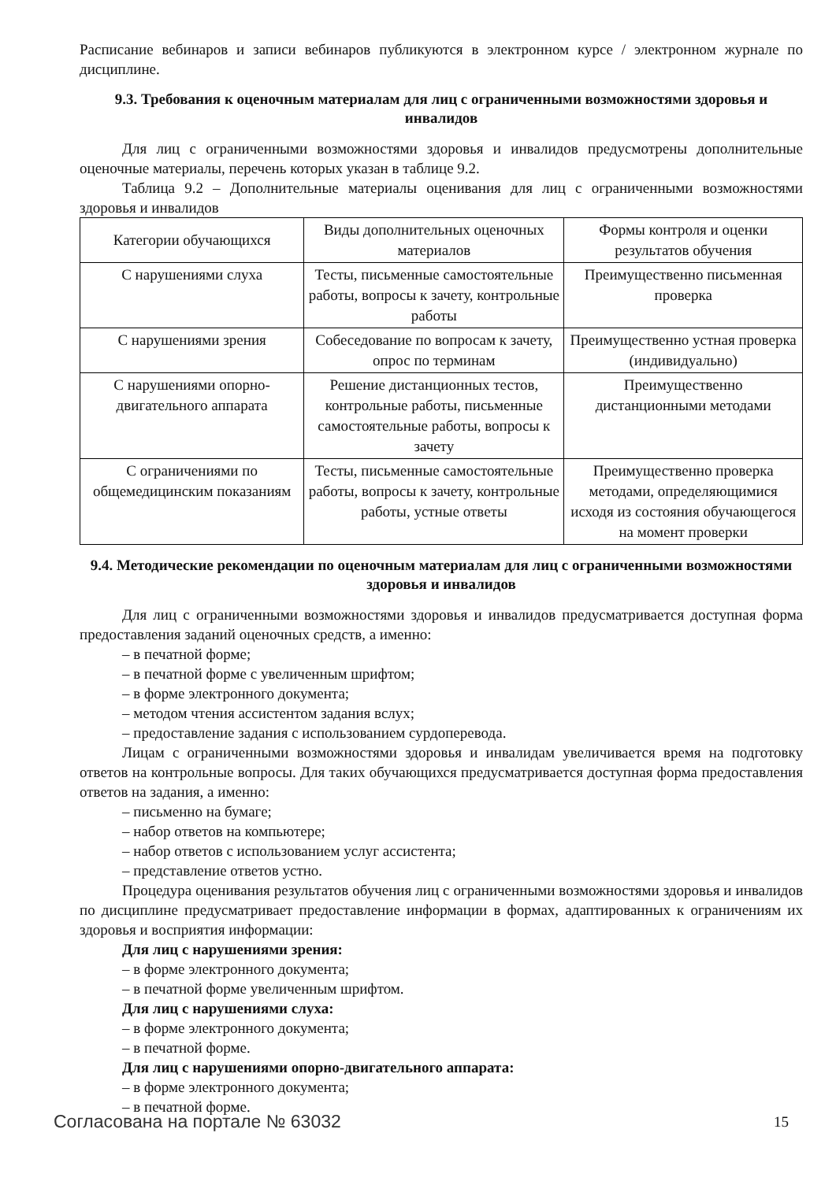Расписание вебинаров и записи вебинаров публикуются в электронном курсе / электронном журнале по дисциплине.
9.3. Требования к оценочным материалам для лиц с ограниченными возможностями здоровья и инвалидов
Для лиц с ограниченными возможностями здоровья и инвалидов предусмотрены дополнительные оценочные материалы, перечень которых указан в таблице 9.2.
Таблица 9.2 – Дополнительные материалы оценивания для лиц с ограниченными возможностями здоровья и инвалидов
| Категории обучающихся | Виды дополнительных оценочных материалов | Формы контроля и оценки результатов обучения |
| С нарушениями слуха | Тесты, письменные самостоятельные работы, вопросы к зачету, контрольные работы | Преимущественно письменная проверка |
| С нарушениями зрения | Собеседование по вопросам к зачету, опрос по терминам | Преимущественно устная проверка (индивидуально) |
| С нарушениями опорно-двигательного аппарата | Решение дистанционных тестов, контрольные работы, письменные самостоятельные работы, вопросы к зачету | Преимущественно дистанционными методами |
| С ограничениями по общемедицинским показаниям | Тесты, письменные самостоятельные работы, вопросы к зачету, контрольные работы, устные ответы | Преимущественно проверка методами, определяющимися исходя из состояния обучающегося на момент проверки |
9.4. Методические рекомендации по оценочным материалам для лиц с ограниченными возможностями здоровья и инвалидов
Для лиц с ограниченными возможностями здоровья и инвалидов предусматривается доступная форма предоставления заданий оценочных средств, а именно:
– в печатной форме;
– в печатной форме с увеличенным шрифтом;
– в форме электронного документа;
– методом чтения ассистентом задания вслух;
– предоставление задания с использованием сурдоперевода.
Лицам с ограниченными возможностями здоровья и инвалидам увеличивается время на подготовку ответов на контрольные вопросы. Для таких обучающихся предусматривается доступная форма предоставления ответов на задания, а именно:
– письменно на бумаге;
– набор ответов на компьютере;
– набор ответов с использованием услуг ассистента;
– представление ответов устно.
Процедура оценивания результатов обучения лиц с ограниченными возможностями здоровья и инвалидов по дисциплине предусматривает предоставление информации в формах, адаптированных к ограничениям их здоровья и восприятия информации:
Для лиц с нарушениями зрения:
– в форме электронного документа;
– в печатной форме увеличенным шрифтом.
Для лиц с нарушениями слуха:
– в форме электронного документа;
– в печатной форме.
Для лиц с нарушениями опорно-двигательного аппарата:
– в форме электронного документа;
– в печатной форме.
Согласована на портале № 63032 15